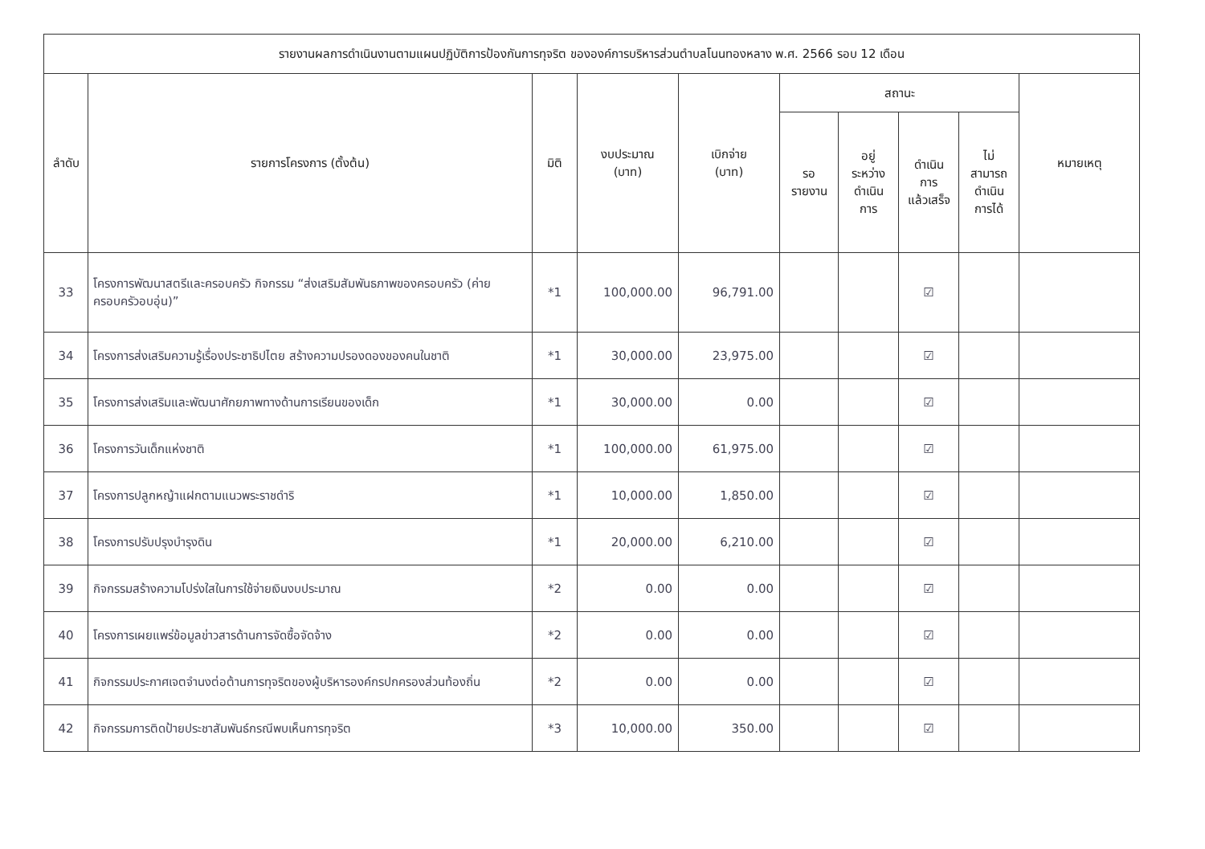| รายงานผลการดำเนินงานตามแผนปฏิบัติการป้องกันการทุจริต ขององค์การบริหารส่วนตำบลโนนทองหลาง พ.ศ. 2566 รอบ 12 เดือน | | | | | | | | | |
| --- | --- | --- | --- | --- | --- | --- | --- | --- | --- |
| ลำดับ | รายการโครงการ (ตั้งต้น) | มิติ | งบประมาณ (บาท) | เบิกจ่าย (บาท) | สถานะ | | | | หมายเหตุ |
| | | | | | รอ รายงาน | อยู่ ระหว่าง ดำเนิน การ | ดำเนิน การ แล้วเสร็จ | ไม่ สามารถ ดำเนิน การได้ | |
| 33 | โครงการพัฒนาสตรีและครอบครัว กิจกรรม “ส่งเสริมสัมพันธภาพของครอบครัว (ค่ายครอบครัวอบอุ่น)” | *1 | 100,000.00 | 96,791.00 | | | ☑ | | |
| 34 | โครงการส่งเสริมความรู้เรื่องประชาธิปไตย สร้างความปรองดองของคนในชาติ | *1 | 30,000.00 | 23,975.00 | | | ☑ | | |
| 35 | โครงการส่งเสริมและพัฒนาศักยภาพทางด้านการเรียนของเด็ก | *1 | 30,000.00 | 0.00 | | | ☑ | | |
| 36 | โครงการวันเด็กแห่งชาติ | *1 | 100,000.00 | 61,975.00 | | | ☑ | | |
| 37 | โครงการปลูกหญ้าแฝกตามแนวพระราชดำริ | *1 | 10,000.00 | 1,850.00 | | | ☑ | | |
| 38 | โครงการปรับปรุงบำรุงดิน | *1 | 20,000.00 | 6,210.00 | | | ☑ | | |
| 39 | กิจกรรมสร้างความโปร่งใสในการใช้จ่ายเงินงบประมาณ | *2 | 0.00 | 0.00 | | | ☑ | | |
| 40 | โครงการเผยแพร่ข้อมูลข่าวสารด้านการจัดซื้อจัดจ้าง | *2 | 0.00 | 0.00 | | | ☑ | | |
| 41 | กิจกรรมประกาศเจตจำนงต่อต้านการทุจริตของผู้บริหารองค์กรปกครองส่วนท้องถิ่น | *2 | 0.00 | 0.00 | | | ☑ | | |
| 42 | กิจกรรมการติดป้ายประชาสัมพันธ์กรณีพบเห็นการทุจริต | *3 | 10,000.00 | 350.00 | | | ☑ | | |